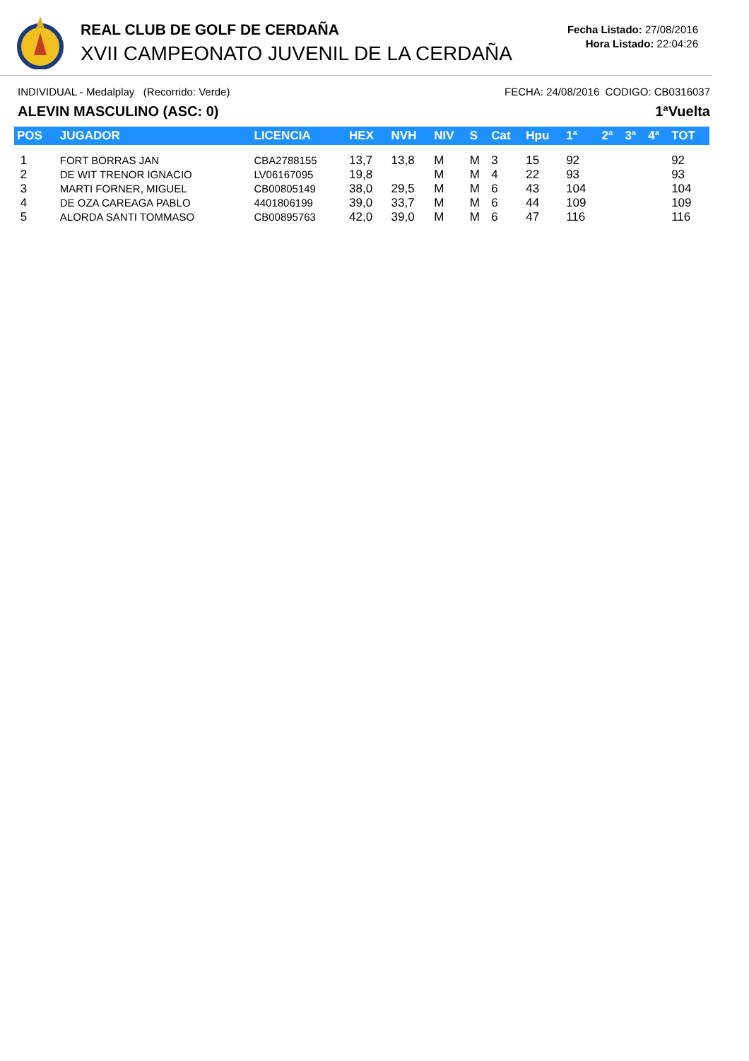REAL CLUB DE GOLF DE CERDAÑA
XVII CAMPEONATO JUVENIL DE LA CERDAÑA
Fecha Listado: 27/08/2016
Hora Listado: 22:04:26
INDIVIDUAL - Medalplay (Recorrido: Verde) FECHA: 24/08/2016 CODIGO: CB0316037
ALEVIN MASCULINO (ASC: 0) 1ªVuelta
| POS | JUGADOR | LICENCIA | HEX | NVH | NIV | S | Cat | Hpu | 1ª | 2ª | 3ª | 4ª | TOT |
| --- | --- | --- | --- | --- | --- | --- | --- | --- | --- | --- | --- | --- | --- |
| 1 | FORT BORRAS JAN | CBA2788155 | 13,7 | 13,8 | M | M | 3 | 15 | 92 | | | | 92 |
| 2 | DE WIT TRENOR IGNACIO | LV06167095 | 19,8 | | M | M | 4 | 22 | 93 | | | | 93 |
| 3 | MARTI FORNER, MIGUEL | CB00805149 | 38,0 | 29,5 | M | M | 6 | 43 | 104 | | | | 104 |
| 4 | DE OZA CAREAGA PABLO | 4401806199 | 39,0 | 33,7 | M | M | 6 | 44 | 109 | | | | 109 |
| 5 | ALORDA SANTI TOMMASO | CB00895763 | 42,0 | 39,0 | M | M | 6 | 47 | 116 | | | | 116 |